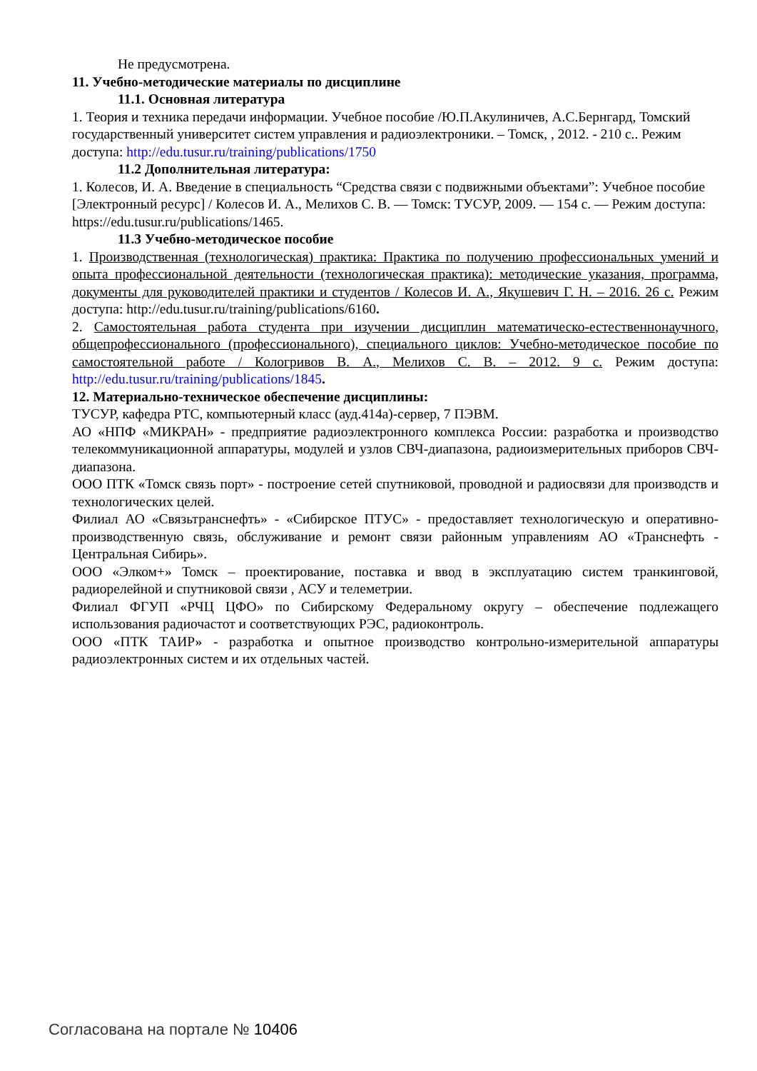Не предусмотрена.
11. Учебно-методические материалы по дисциплине
11.1. Основная литература
1. Теория и техника передачи информации. Учебное пособие /Ю.П.Акулиничев, А.С.Бернгард, Томский государственный университет систем управления и радиоэлектроники. – Томск, , 2012. - 210 с.. Режим доступа: http://edu.tusur.ru/training/publications/1750
11.2 Дополнительная литература:
1. Колесов, И. А. Введение в специальность “Средства связи с подвижными объектами”: Учебное пособие [Электронный ресурс] / Колесов И. А., Мелихов С. В. — Томск: ТУСУР, 2009. — 154 с. — Режим доступа: https://edu.tusur.ru/publications/1465.
11.3 Учебно-методическое пособие
1. Производственная (технологическая) практика: Практика по получению профессиональных умений и опыта профессиональной деятельности (технологическая практика): методические указания, программа, документы для руководителей практики и студентов / Колесов И. А., Якушевич Г. Н. – 2016. 26 с. Режим доступа: http://edu.tusur.ru/training/publications/6160.
2. Самостоятельная работа студента при изучении дисциплин математическо-естественнонаучного, общепрофессионального (профессионального), специального циклов: Учебно-методическое пособие по самостоятельной работе / Кологривов В. А., Мелихов С. В. – 2012. 9 с. Режим доступа: http://edu.tusur.ru/training/publications/1845.
12. Материально-техническое обеспечение дисциплины:
ТУСУР, кафедра РТС, компьютерный класс (ауд.414а)-сервер, 7 ПЭВМ.
АО «НПФ «МИКРАН» - предприятие радиоэлектронного комплекса России: разработка и производство телекоммуникационной аппаратуры, модулей и узлов СВЧ-диапазона, радиоизмерительных приборов СВЧ-диапазона.
ООО ПТК «Томск связь порт» - построение сетей спутниковой, проводной и радиосвязи для производств и технологических целей.
Филиал АО «Связьтранснефть» - «Сибирское ПТУС» - предоставляет технологическую и оперативно-производственную связь, обслуживание и ремонт связи районным управлениям АО «Транснефть - Центральная Сибирь».
ООО «Элком+» Томск – проектирование, поставка и ввод в эксплуатацию систем транкинговой, радиорелейной и спутниковой связи , АСУ и телеметрии.
Филиал ФГУП «РЧЦ ЦФО» по Сибирскому Федеральному округу – обеспечение подлежащего использования радиочастот и соответствующих РЭС, радиоконтроль.
ООО «ПТК ТАИР» - разработка и опытное производство контрольно-измерительной аппаратуры радиоэлектронных систем и их отдельных частей.
Согласована на портале № 10406